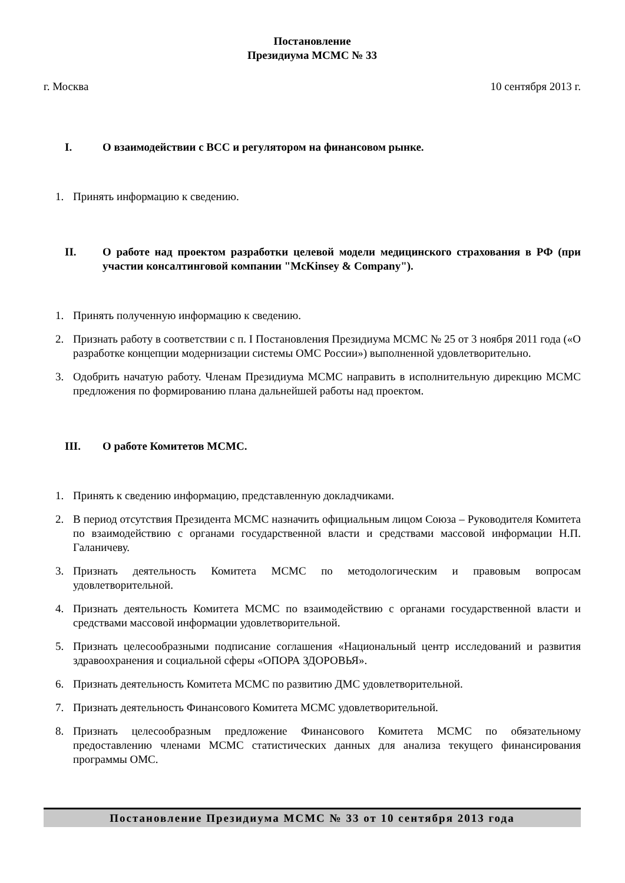Постановление
Президиума МСМС № 33
г. Москва 10 сентября 2013 г.
I. О взаимодействии с ВСС и регулятором на финансовом рынке.
1. Принять информацию к сведению.
II. О работе над проектом разработки целевой модели медицинского страхования в РФ (при участии консалтинговой компании "McKinsey & Company").
1. Принять полученную информацию к сведению.
2. Признать работу в соответствии с п. I Постановления Президиума МСМС № 25 от 3 ноября 2011 года («О разработке концепции модернизации системы ОМС России») выполненной удовлетворительно.
3. Одобрить начатую работу. Членам Президиума МСМС направить в исполнительную дирекцию МСМС предложения по формированию плана дальнейшей работы над проектом.
III. О работе Комитетов МСМС.
1. Принять к сведению информацию, представленную докладчиками.
2. В период отсутствия Президента МСМС назначить официальным лицом Союза – Руководителя Комитета по взаимодействию с органами государственной власти и средствами массовой информации Н.П. Галаничеву.
3. Признать деятельность Комитета МСМС по методологическим и правовым вопросам удовлетворительной.
4. Признать деятельность Комитета МСМС по взаимодействию с органами государственной власти и средствами массовой информации удовлетворительной.
5. Признать целесообразными подписание соглашения «Национальный центр исследований и развития здравоохранения и социальной сферы «ОПОРА ЗДОРОВЬЯ».
6. Признать деятельность Комитета МСМС по развитию ДМС удовлетворительной.
7. Признать деятельность Финансового Комитета МСМС удовлетворительной.
8. Признать целесообразным предложение Финансового Комитета МСМС по обязательному предоставлению членами МСМС статистических данных для анализа текущего финансирования программы ОМС.
Постановление Президиума МСМС № 33 от 10 сентября 2013 года